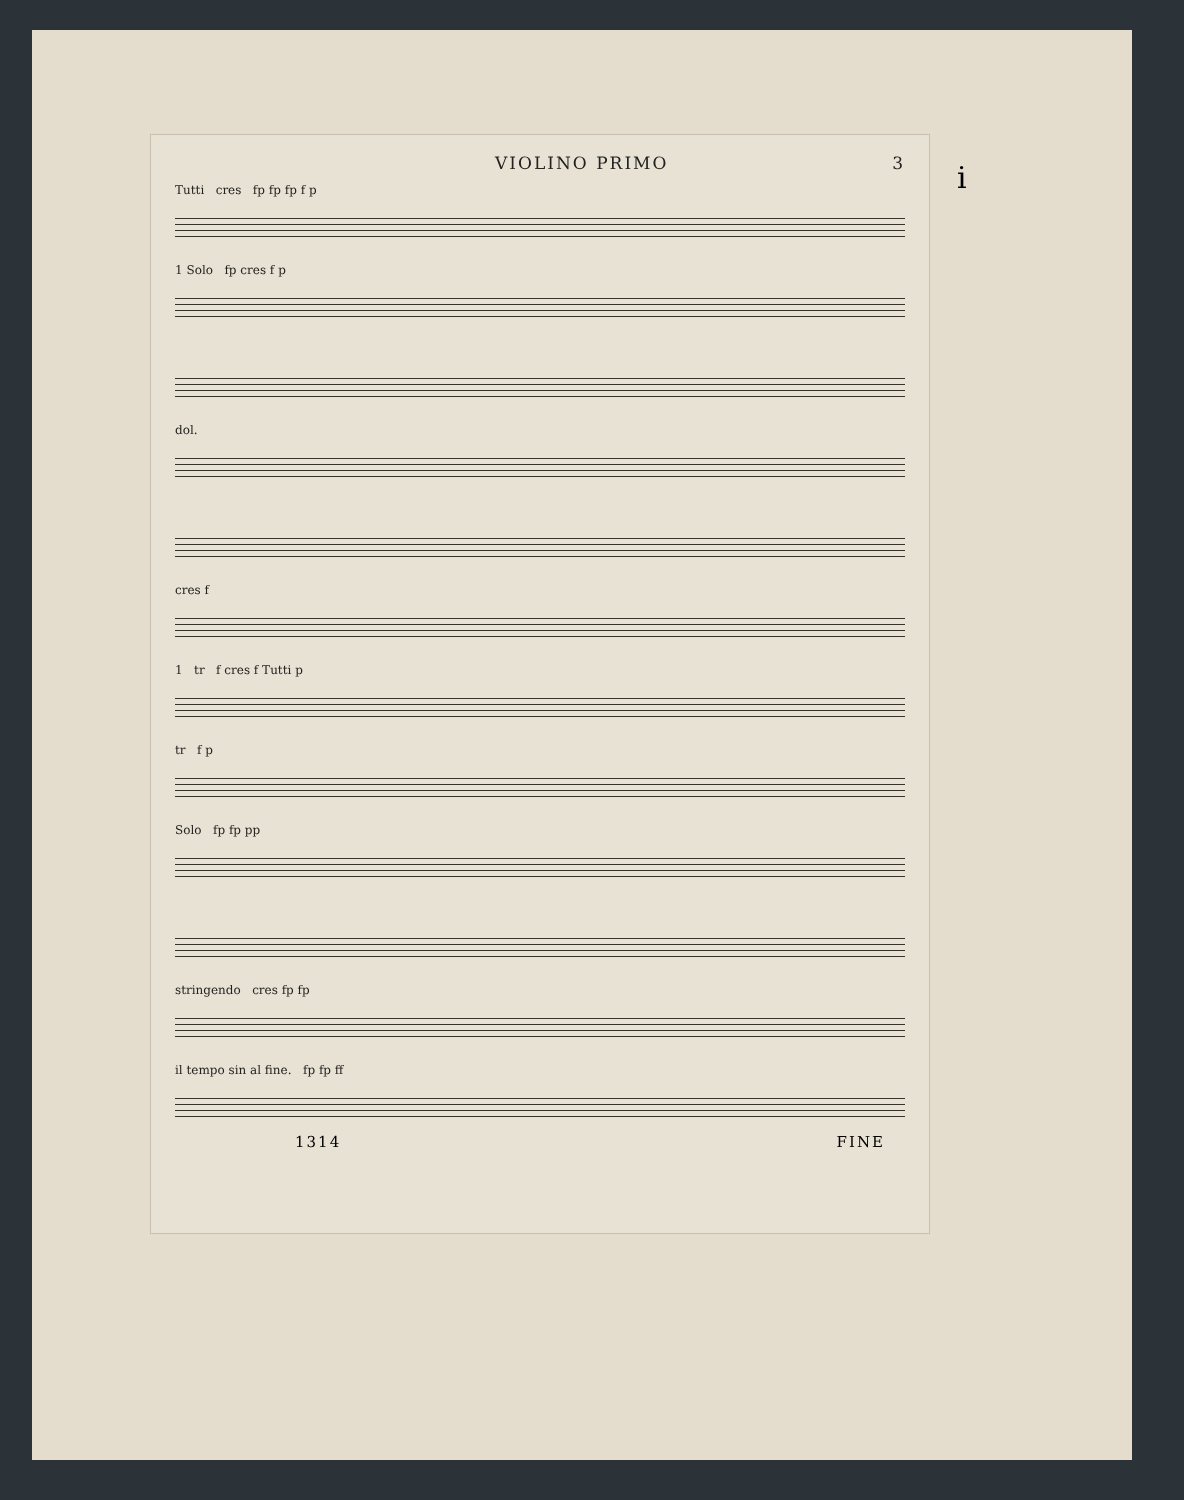VIOLINO PRIMO 3
Tutti cres fp fp fp f p
1 Solo fp cres f p
dol.
cres f
1 tr f cres f Tutti p
tr f p
Solo fp fp pp
stringendo cres fp fp
il tempo sin al fine. fp fp ff
1314 FINE
i